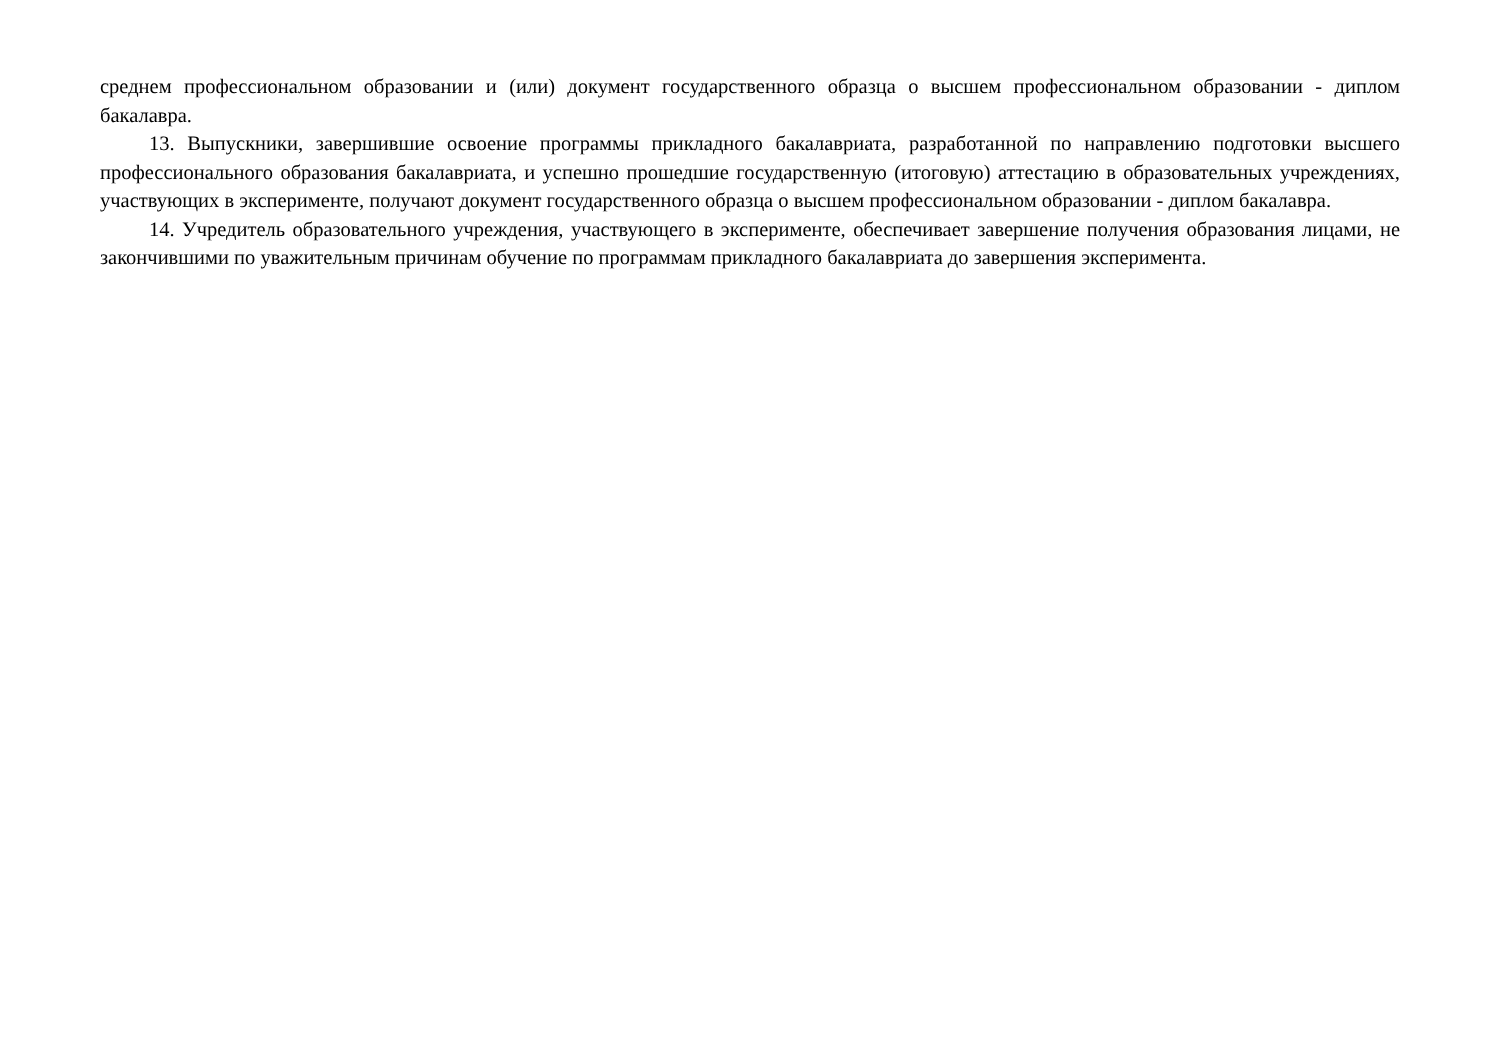среднем профессиональном образовании и (или) документ государственного образца о высшем профессиональном образовании - диплом бакалавра.
13. Выпускники, завершившие освоение программы прикладного бакалавриата, разработанной по направлению подготовки высшего профессионального образования бакалавриата, и успешно прошедшие государственную (итоговую) аттестацию в образовательных учреждениях, участвующих в эксперименте, получают документ государственного образца о высшем профессиональном образовании - диплом бакалавра.
14. Учредитель образовательного учреждения, участвующего в эксперименте, обеспечивает завершение получения образования лицами, не закончившими по уважительным причинам обучение по программам прикладного бакалавриата до завершения эксперимента.